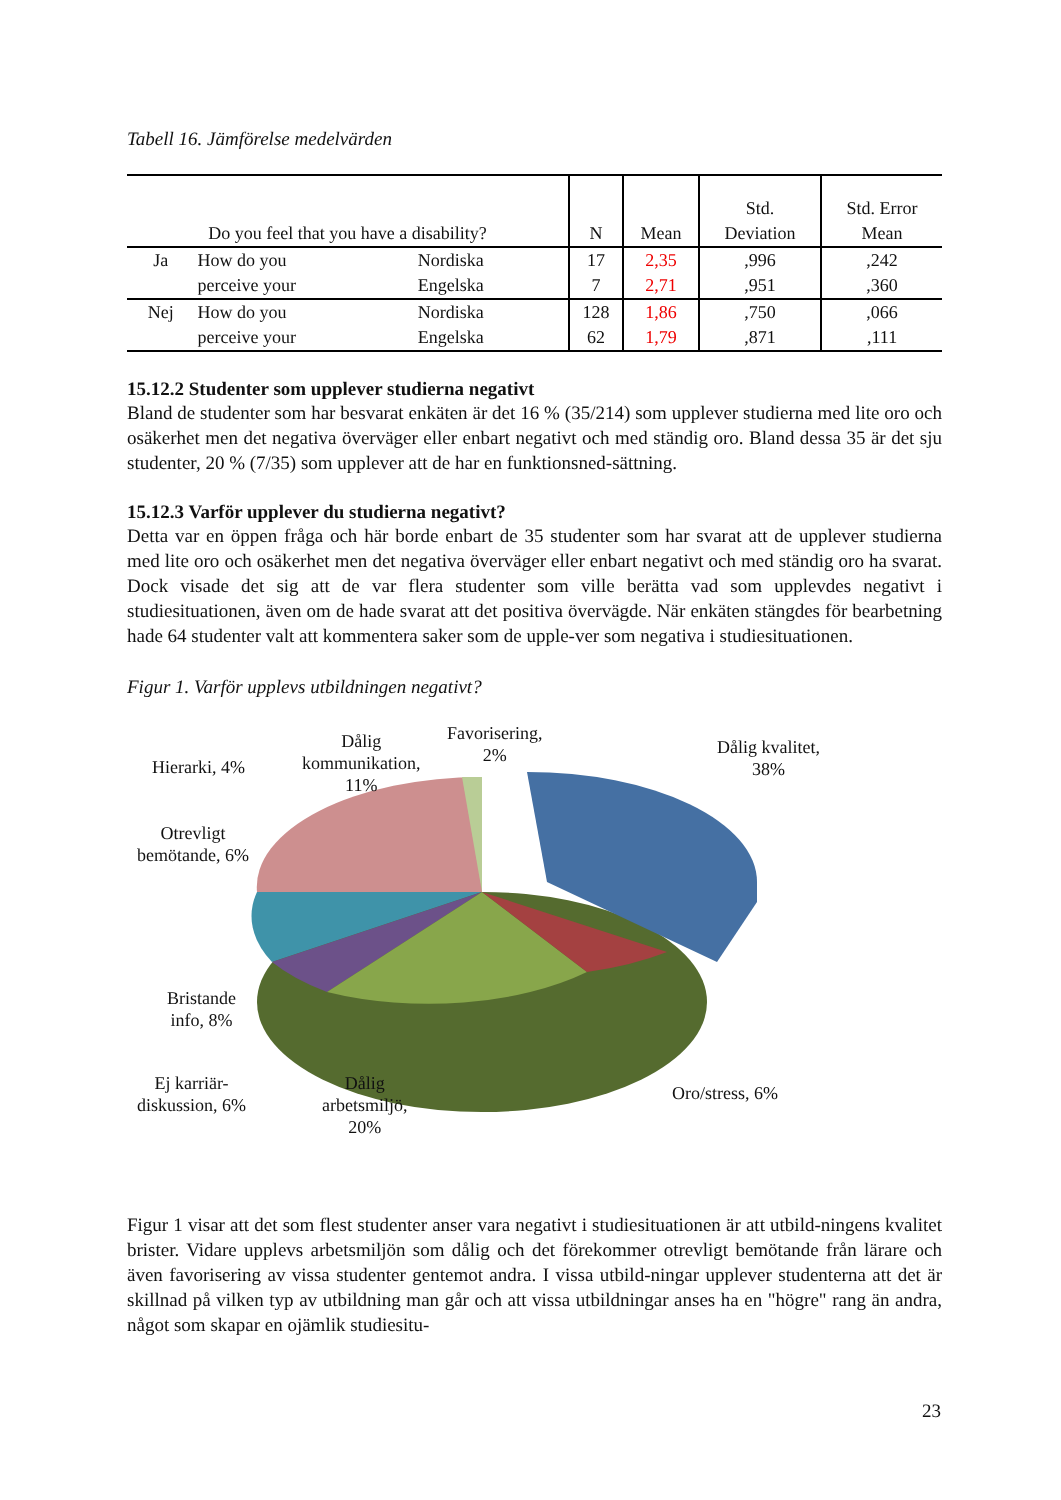Tabell 16. Jämförelse medelvärden
| Do you feel that you have a disability? | | | N | Mean | Std. Deviation | Std. Error Mean |
| --- | --- | --- | --- | --- | --- | --- |
| Ja | How do you | Nordiska | 17 | 2,35 | ,996 | ,242 |
| | perceive your | Engelska | 7 | 2,71 | ,951 | ,360 |
| Nej | How do you | Nordiska | 128 | 1,86 | ,750 | ,066 |
| | perceive your | Engelska | 62 | 1,79 | ,871 | ,111 |
15.12.2 Studenter som upplever studierna negativt
Bland de studenter som har besvarat enkäten är det 16 % (35/214) som upplever studierna med lite oro och osäkerhet men det negativa överväger eller enbart negativt och med ständig oro. Bland dessa 35 är det sju studenter, 20 % (7/35) som upplever att de har en funktionsned-sättning.
15.12.3 Varför upplever du studierna negativt?
Detta var en öppen fråga och här borde enbart de 35 studenter som har svarat att de upplever studierna med lite oro och osäkerhet men det negativa överväger eller enbart negativt och med ständig oro ha svarat. Dock visade det sig att de var flera studenter som ville berätta vad som upplevdes negativt i studiesituationen, även om de hade svarat att det positiva övervägde. När enkäten stängdes för bearbetning hade 64 studenter valt att kommentera saker som de upple-ver som negativa i studiesituationen.
Figur 1. Varför upplevs utbildningen negativt?
Favorisering,
2%
Dålig kvalitet,
38%
Dålig
kommunikation,
11%
Hierarki, 4%
Otrevligt
bemötande, 6%
Bristande
info, 8%
Ej karriär-
diskussion, 6%
Dålig
arbetsmiljö,
20%
Oro/stress, 6%
Figur 1 visar att det som flest studenter anser vara negativt i studiesituationen är att utbild-ningens kvalitet brister. Vidare upplevs arbetsmiljön som dålig och det förekommer otrevligt bemötande från lärare och även favorisering av vissa studenter gentemot andra. I vissa utbild-ningar upplever studenterna att det är skillnad på vilken typ av utbildning man går och att vissa utbildningar anses ha en "högre" rang än andra, något som skapar en ojämlik studiesitu-
23